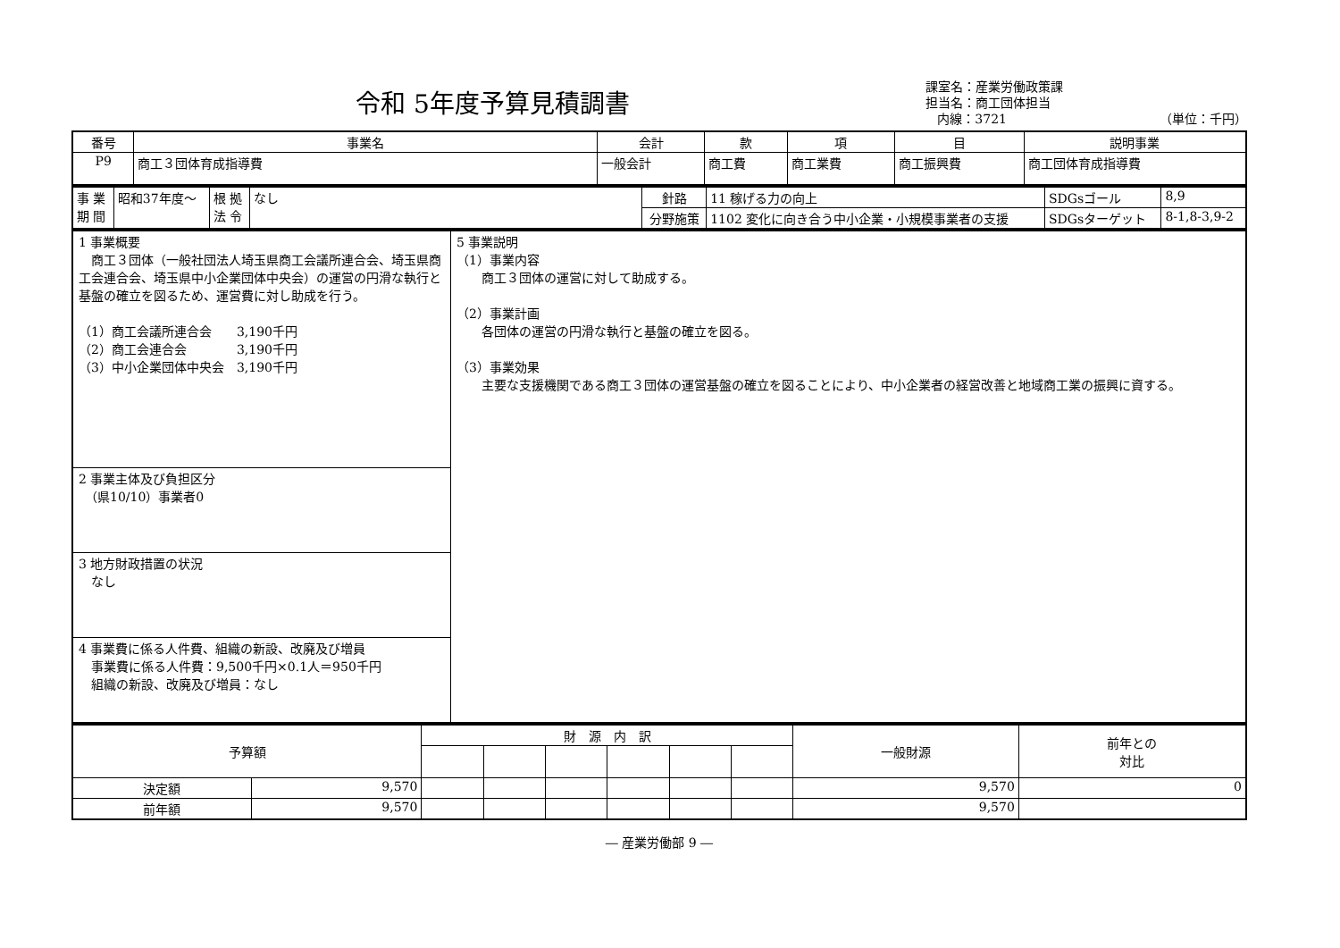令和 5年度予算見積調書
課室名：産業労働政策課
担当名：商工団体担当
内線：3721 （単位：千円）
| 番号 | 事業名 | 会計 | 款 | 項 | 目 | 説明事業 |
| --- | --- | --- | --- | --- | --- | --- |
| P9 | 商工３団体育成指導費 | 一般会計 | 商工費 | 商工業費 | 商工振興費 | 商工団体育成指導費 |
| 事 業 期 間 | 昭和37年度～ | 根 拠 法 令 | なし | 針路 | 11 稼げる力の向上 | SDGsゴール | 8,9 |
| | | | | 分野施策 | 1102 変化に向き合う中小企業・小規模事業者の支援 | SDGsターゲット | 8-1,8-3,9-2 |
| 1 事業概要 商工３団体（一般社団法人埼玉県商工会議所連合会、埼玉県商工会連合会、埼玉県中小企業団体中央会）の運営の円滑な執行と基盤の確立を図るため、運営費に対し助成を行う。 （1）商工会議所連合会 3,190千円 （2）商工会連合会 3,190千円 （3）中小企業団体中央会 3,190千円 | 5 事業説明 （1）事業内容 商工３団体の運営に対して助成する。 （2）事業計画 各団体の運営の円滑な執行と基盤の確立を図る。 （3）事業効果 主要な支援機関である商工３団体の運営基盤の確立を図ることにより、中小企業者の経営改善と地域商工業の振興に資する。 |
| 2 事業主体及び負担区分 （県10/10）事業者0 | |
| 3 地方財政措置の状況 なし | |
| 4 事業費に係る人件費、組織の新設、改廃及び増員 事業費に係る人件費：9,500千円×0.1人＝950千円 組織の新設、改廃及び増員：なし | |
| 予算額 | | 財 源 内 訳 | | | | | | 一般財源 | 前年との 対比 |
| --- | --- | --- | --- | --- | --- | --- | --- | --- | --- |
| 決定額 | 9,570 | | | | | | | 9,570 | 0 |
| 前年額 | 9,570 | | | | | | | 9,570 | |
― 産業労働部 9 ―